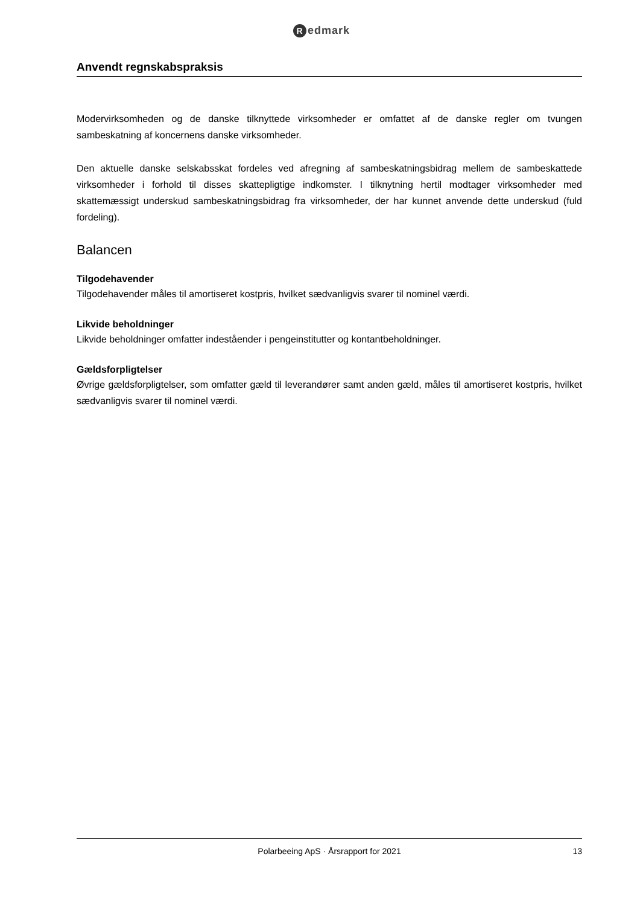Redmark
Anvendt regnskabspraksis
Modervirksomheden og de danske tilknyttede virksomheder er omfattet af de danske regler om tvungen sambeskatning af koncernens danske virksomheder.
Den aktuelle danske selskabsskat fordeles ved afregning af sambeskatningsbidrag mellem de sambeskattede virksomheder i forhold til disses skattepligtige indkomster. I tilknytning hertil modtager virksomheder med skattemæssigt underskud sambeskatningsbidrag fra virksomheder, der har kunnet anvende dette underskud (fuld fordeling).
Balancen
Tilgodehavender
Tilgodehavender måles til amortiseret kostpris, hvilket sædvanligvis svarer til nominel værdi.
Likvide beholdninger
Likvide beholdninger omfatter indeståender i pengeinstitutter og kontantbeholdninger.
Gældsforpligtelser
Øvrige gældsforpligtelser, som omfatter gæld til leverandører samt anden gæld, måles til amortiseret kostpris, hvilket sædvanligvis svarer til nominel værdi.
Polarbeeing ApS · Årsrapport for 2021 13